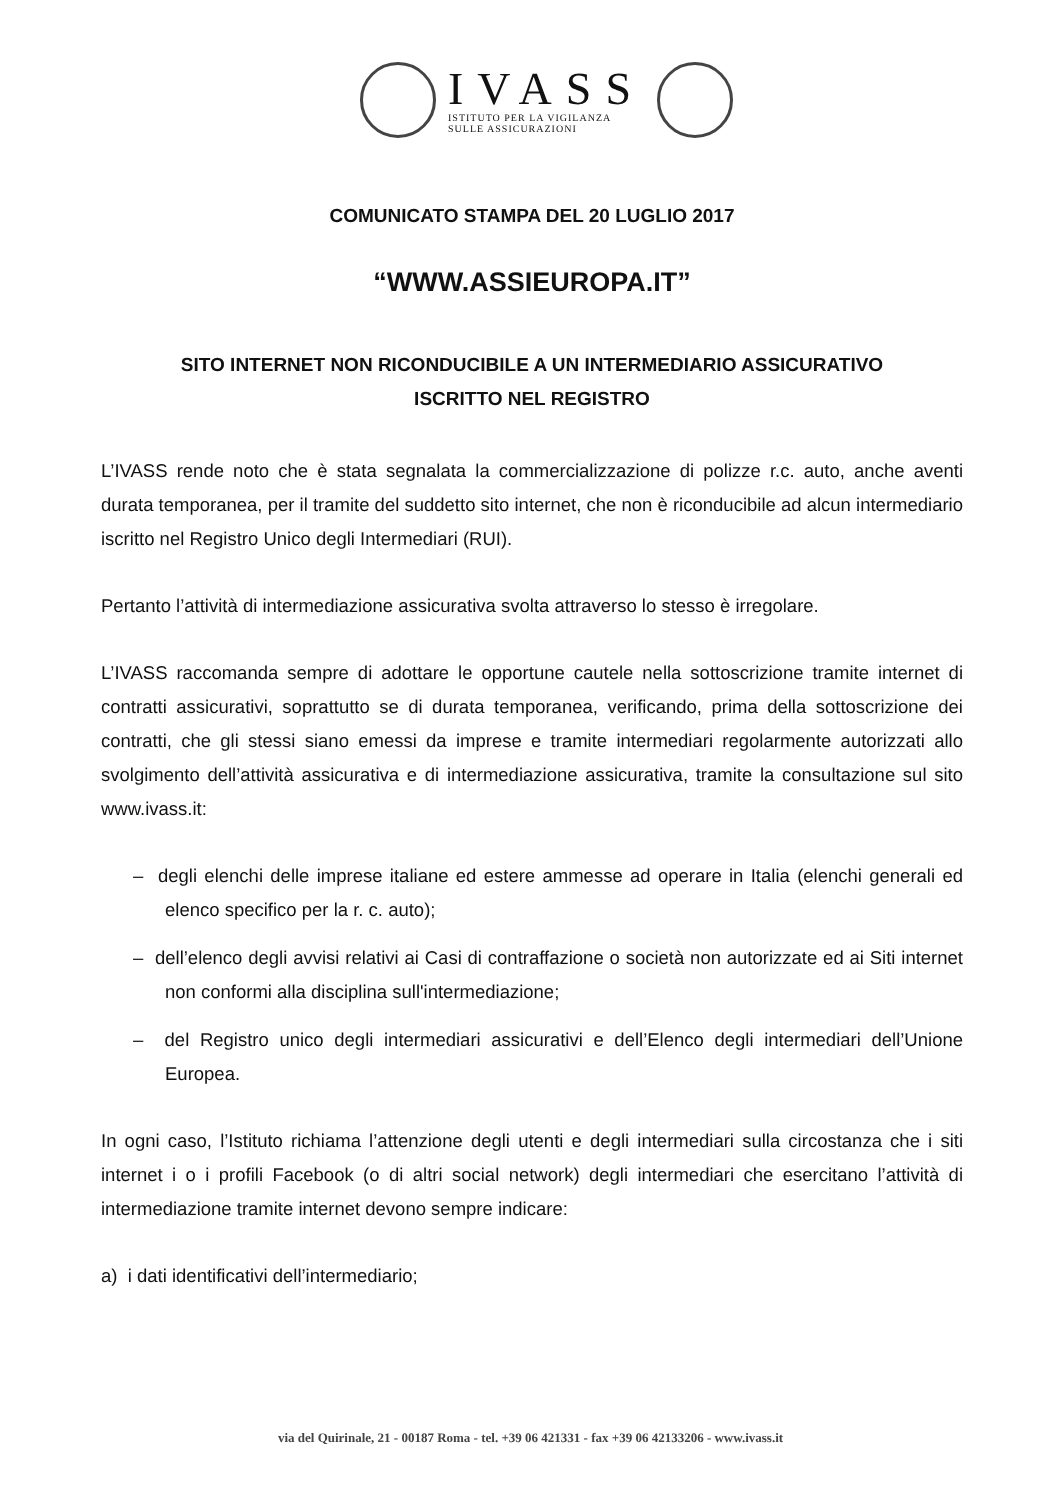IVASS
ISTITUTO PER LA VIGILANZA
SULLE ASSICURAZIONI
COMUNICATO STAMPA DEL 20 LUGLIO 2017
“WWW.ASSIEUROPA.IT”
SITO INTERNET NON RICONDUCIBILE A UN INTERMEDIARIO ASSICURATIVO
ISCRITTO NEL REGISTRO
L’IVASS rende noto che è stata segnalata la commercializzazione di polizze r.c. auto, anche aventi durata temporanea, per il tramite del suddetto sito internet, che non è riconducibile ad alcun intermediario iscritto nel Registro Unico degli Intermediari (RUI).
Pertanto l’attività di intermediazione assicurativa svolta attraverso lo stesso è irregolare.
L’IVASS raccomanda sempre di adottare le opportune cautele nella sottoscrizione tramite internet di contratti assicurativi, soprattutto se di durata temporanea, verificando, prima della sottoscrizione dei contratti, che gli stessi siano emessi da imprese e tramite intermediari regolarmente autorizzati allo svolgimento dell’attività assicurativa e di intermediazione assicurativa, tramite la consultazione sul sito www.ivass.it:
– degli elenchi delle imprese italiane ed estere ammesse ad operare in Italia (elenchi generali ed elenco specifico per la r. c. auto);
– dell’elenco degli avvisi relativi ai Casi di contraffazione o società non autorizzate ed ai Siti internet non conformi alla disciplina sull'intermediazione;
– del Registro unico degli intermediari assicurativi e dell’Elenco degli intermediari dell’Unione Europea.
In ogni caso, l’Istituto richiama l’attenzione degli utenti e degli intermediari sulla circostanza che i siti internet i o i profili Facebook (o di altri social network) degli intermediari che esercitano l’attività di intermediazione tramite internet devono sempre indicare:
a) i dati identificativi dell’intermediario;
via del Quirinale, 21 - 00187 Roma - tel. +39 06 421331 - fax +39 06 42133206 - www.ivass.it